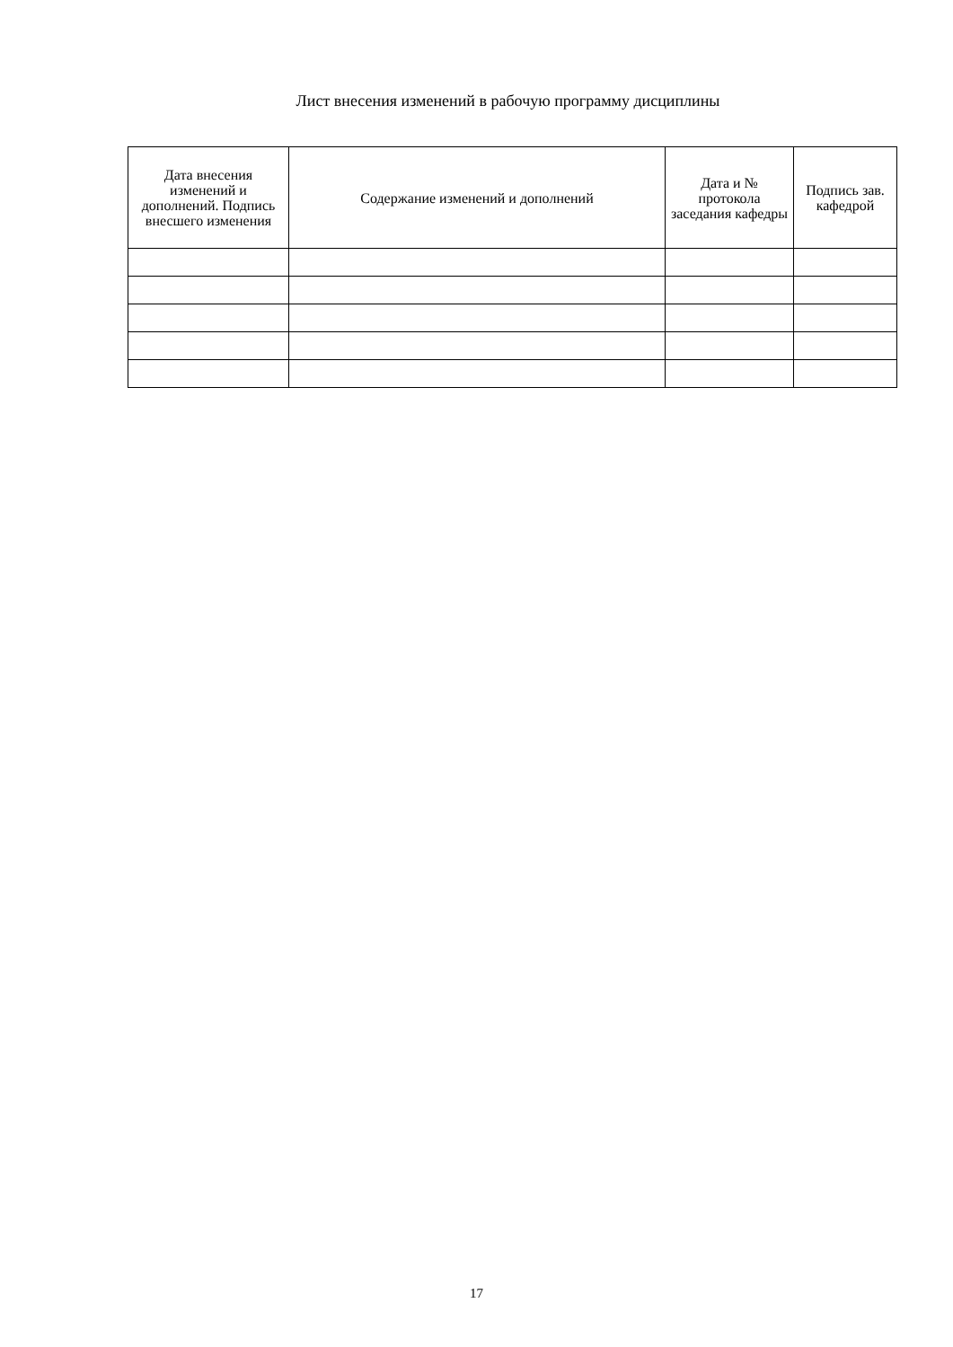Лист внесения изменений в рабочую программу дисциплины
| Дата внесения изменений и дополнений. Подпись внесшего изменения | Содержание изменений и дополнений | Дата и № протокола заседания кафедры | Подпись зав. кафедрой |
| --- | --- | --- | --- |
17